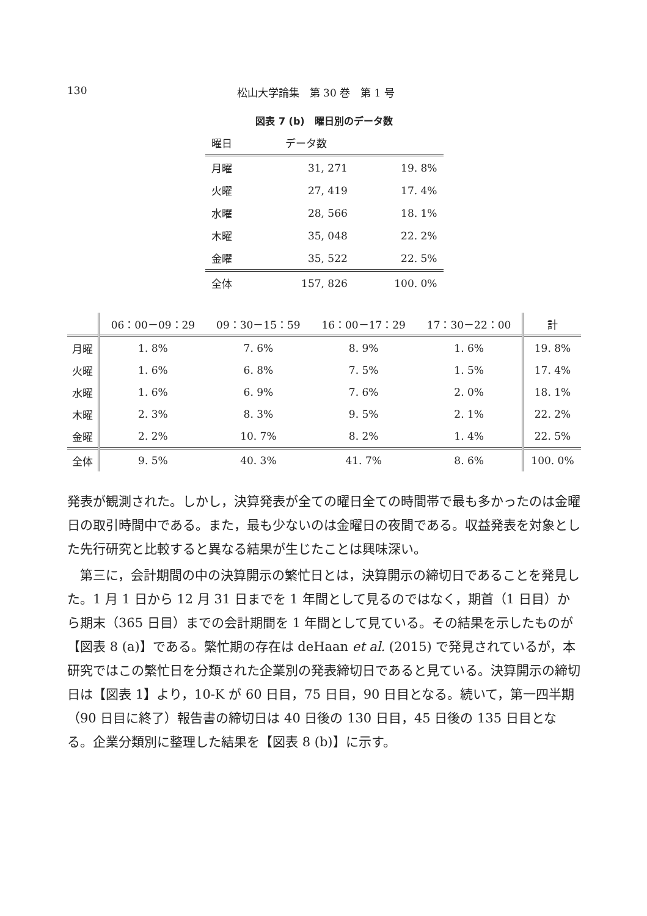130 松山大学論集　第 30 巻　第 1 号
図表 7 (b)　曜日別のデータ数
| 曜日 | データ数 | |
| --- | --- | --- |
| 月曜 | 31, 271 | 19. 8% |
| 火曜 | 27, 419 | 17. 4% |
| 水曜 | 28, 566 | 18. 1% |
| 木曜 | 35, 048 | 22. 2% |
| 金曜 | 35, 522 | 22. 5% |
| 全体 | 157, 826 | 100. 0% |
| | 06：00－09：29 | 09：30－15：59 | 16：00－17：29 | 17：30－22：00 | 計 |
| --- | --- | --- | --- | --- | --- |
| 月曜 | 1. 8% | 7. 6% | 8. 9% | 1. 6% | 19. 8% |
| 火曜 | 1. 6% | 6. 8% | 7. 5% | 1. 5% | 17. 4% |
| 水曜 | 1. 6% | 6. 9% | 7. 6% | 2. 0% | 18. 1% |
| 木曜 | 2. 3% | 8. 3% | 9. 5% | 2. 1% | 22. 2% |
| 金曜 | 2. 2% | 10. 7% | 8. 2% | 1. 4% | 22. 5% |
| 全体 | 9. 5% | 40. 3% | 41. 7% | 8. 6% | 100. 0% |
発表が観測された。しかし，決算発表が全ての曜日全ての時間帯で最も多かったのは金曜日の取引時間中である。また，最も少ないのは金曜日の夜間である。収益発表を対象とした先行研究と比較すると異なる結果が生じたことは興味深い。
第三に，会計期間の中の決算開示の繁忙日とは，決算開示の締切日であることを発見した。1 月 1 日から 12 月 31 日までを 1 年間として見るのではなく，期首（1 日目）から期末（365 日目）までの会計期間を 1 年間として見ている。その結果を示したものが【図表 8 (a)】である。繁忙期の存在は deHaan et al. (2015) で発見されているが，本研究ではこの繁忙日を分類された企業別の発表締切日であると見ている。決算開示の締切日は【図表 1】より，10-K が 60 日目，75 日目，90 日目となる。続いて，第一四半期（90 日目に終了）報告書の締切日は 40 日後の 130 日目，45 日後の 135 日目となる。企業分類別に整理した結果を【図表 8 (b)】に示す。